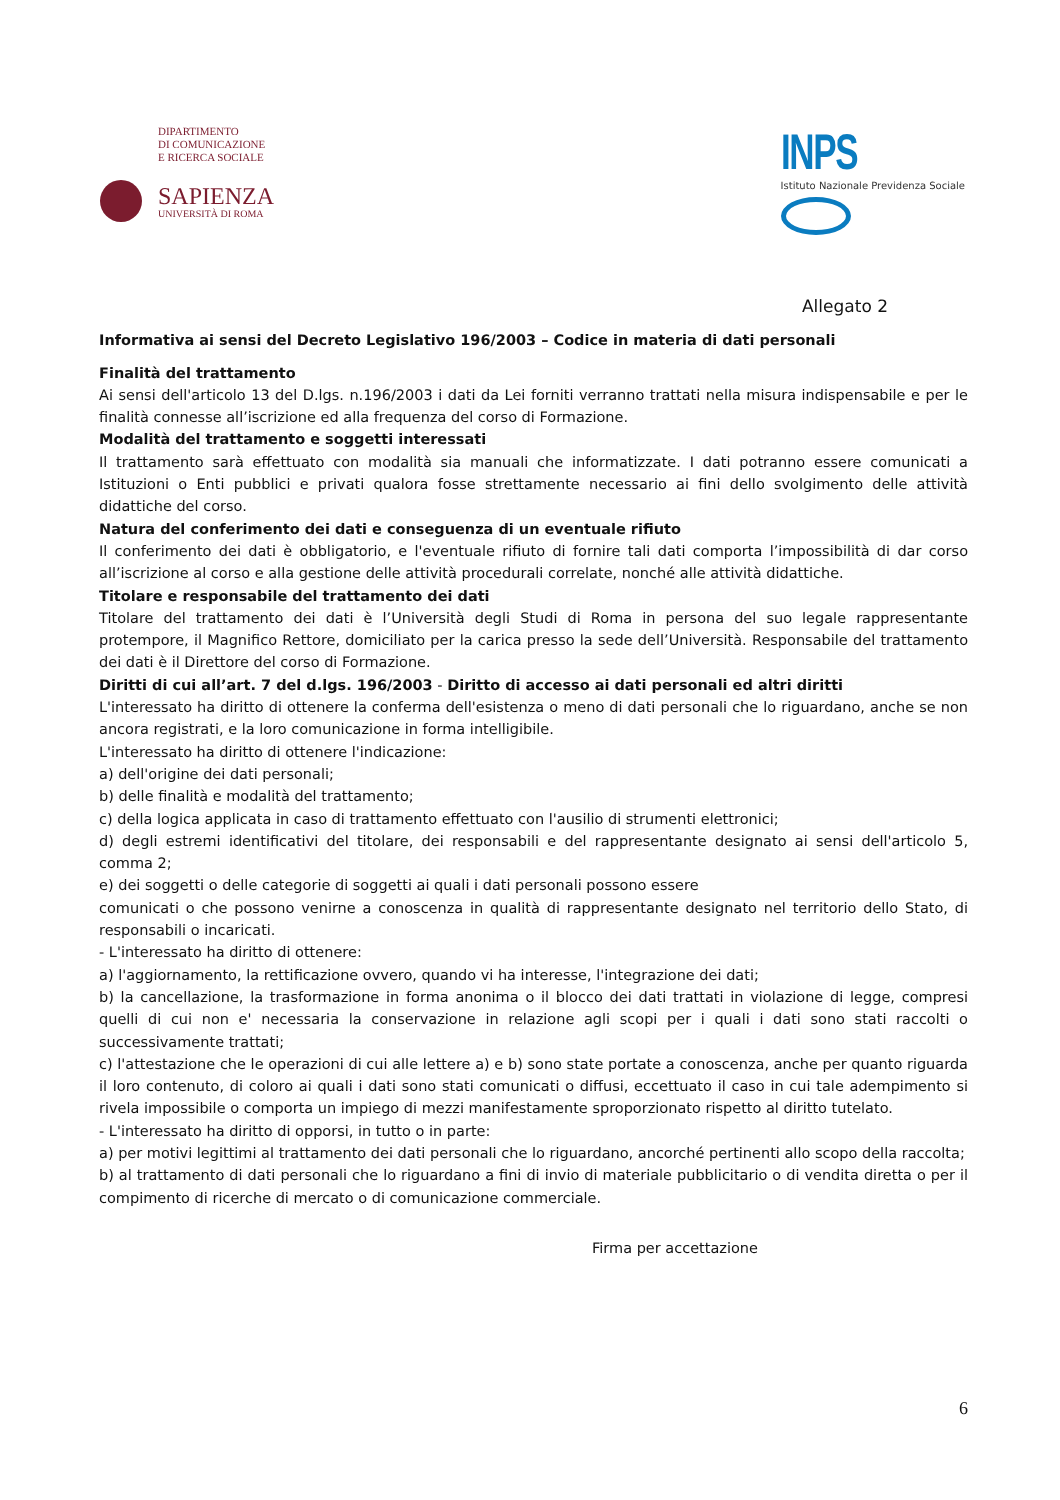DIPARTIMENTO
DI COMUNICAZIONE
E RICERCA SOCIALE
SAPIENZA
UNIVERSITÀ DI ROMA
INPS
Istituto Nazionale Previdenza Sociale
Allegato 2
Informativa ai sensi del Decreto Legislativo 196/2003 – Codice in materia di dati personali
Finalità del trattamento
Ai sensi dell'articolo 13 del D.lgs. n.196/2003 i dati da Lei forniti verranno trattati nella misura indispensabile e per le finalità connesse all’iscrizione ed alla frequenza del corso di Formazione.
Modalità del trattamento e soggetti interessati
Il trattamento sarà effettuato con modalità sia manuali che informatizzate. I dati potranno essere comunicati a Istituzioni o Enti pubblici e privati qualora fosse strettamente necessario ai fini dello svolgimento delle attività didattiche del corso.
Natura del conferimento dei dati e conseguenza di un eventuale rifiuto
Il conferimento dei dati è obbligatorio, e l'eventuale rifiuto di fornire tali dati comporta l’impossibilità di dar corso all’iscrizione al corso e alla gestione delle attività procedurali correlate, nonché alle attività didattiche.
Titolare e responsabile del trattamento dei dati
Titolare del trattamento dei dati è l’Università degli Studi di Roma in persona del suo legale rappresentante protempore, il Magnifico Rettore, domiciliato per la carica presso la sede dell’Università. Responsabile del trattamento dei dati è il Direttore del corso di Formazione.
Diritti di cui all’art. 7 del d.lgs. 196/2003 - Diritto di accesso ai dati personali ed altri diritti
L'interessato ha diritto di ottenere la conferma dell'esistenza o meno di dati personali che lo riguardano, anche se non ancora registrati, e la loro comunicazione in forma intelligibile.
L'interessato ha diritto di ottenere l'indicazione:
a) dell'origine dei dati personali;
b) delle finalità e modalità del trattamento;
c) della logica applicata in caso di trattamento effettuato con l'ausilio di strumenti elettronici;
d) degli estremi identificativi del titolare, dei responsabili e del rappresentante designato ai sensi dell'articolo 5, comma 2;
e) dei soggetti o delle categorie di soggetti ai quali i dati personali possono essere
comunicati o che possono venirne a conoscenza in qualità di rappresentante designato nel territorio dello Stato, di responsabili o incaricati.
- L'interessato ha diritto di ottenere:
a) l'aggiornamento, la rettificazione ovvero, quando vi ha interesse, l'integrazione dei dati;
b) la cancellazione, la trasformazione in forma anonima o il blocco dei dati trattati in violazione di legge, compresi quelli di cui non e' necessaria la conservazione in relazione agli scopi per i quali i dati sono stati raccolti o successivamente trattati;
c) l'attestazione che le operazioni di cui alle lettere a) e b) sono state portate a conoscenza, anche per quanto riguarda il loro contenuto, di coloro ai quali i dati sono stati comunicati o diffusi, eccettuato il caso in cui tale adempimento si rivela impossibile o comporta un impiego di mezzi manifestamente sproporzionato rispetto al diritto tutelato.
- L'interessato ha diritto di opporsi, in tutto o in parte:
a) per motivi legittimi al trattamento dei dati personali che lo riguardano, ancorché pertinenti allo scopo della raccolta;
b) al trattamento di dati personali che lo riguardano a fini di invio di materiale pubblicitario o di vendita diretta o per il compimento di ricerche di mercato o di comunicazione commerciale.
Firma per accettazione
6